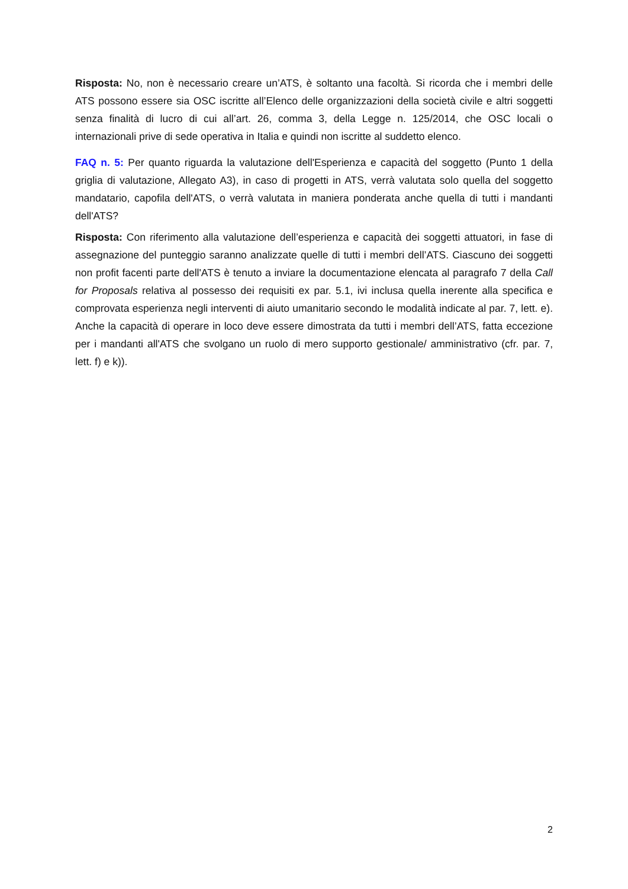Risposta: No, non è necessario creare un’ATS, è soltanto una facoltà. Si ricorda che i membri delle ATS possono essere sia OSC iscritte all’Elenco delle organizzazioni della società civile e altri soggetti senza finalità di lucro di cui all’art. 26, comma 3, della Legge n. 125/2014, che OSC locali o internazionali prive di sede operativa in Italia e quindi non iscritte al suddetto elenco.
FAQ n. 5: Per quanto riguarda la valutazione dell'Esperienza e capacità del soggetto (Punto 1 della griglia di valutazione, Allegato A3), in caso di progetti in ATS, verrà valutata solo quella del soggetto mandatario, capofila dell'ATS, o verrà valutata in maniera ponderata anche quella di tutti i mandanti dell'ATS?
Risposta: Con riferimento alla valutazione dell’esperienza e capacità dei soggetti attuatori, in fase di assegnazione del punteggio saranno analizzate quelle di tutti i membri dell’ATS. Ciascuno dei soggetti non profit facenti parte dell'ATS è tenuto a inviare la documentazione elencata al paragrafo 7 della Call for Proposals relativa al possesso dei requisiti ex par. 5.1, ivi inclusa quella inerente alla specifica e comprovata esperienza negli interventi di aiuto umanitario secondo le modalità indicate al par. 7, lett. e). Anche la capacità di operare in loco deve essere dimostrata da tutti i membri dell’ATS, fatta eccezione per i mandanti all'ATS che svolgano un ruolo di mero supporto gestionale/ amministrativo (cfr. par. 7, lett. f) e k)).
2